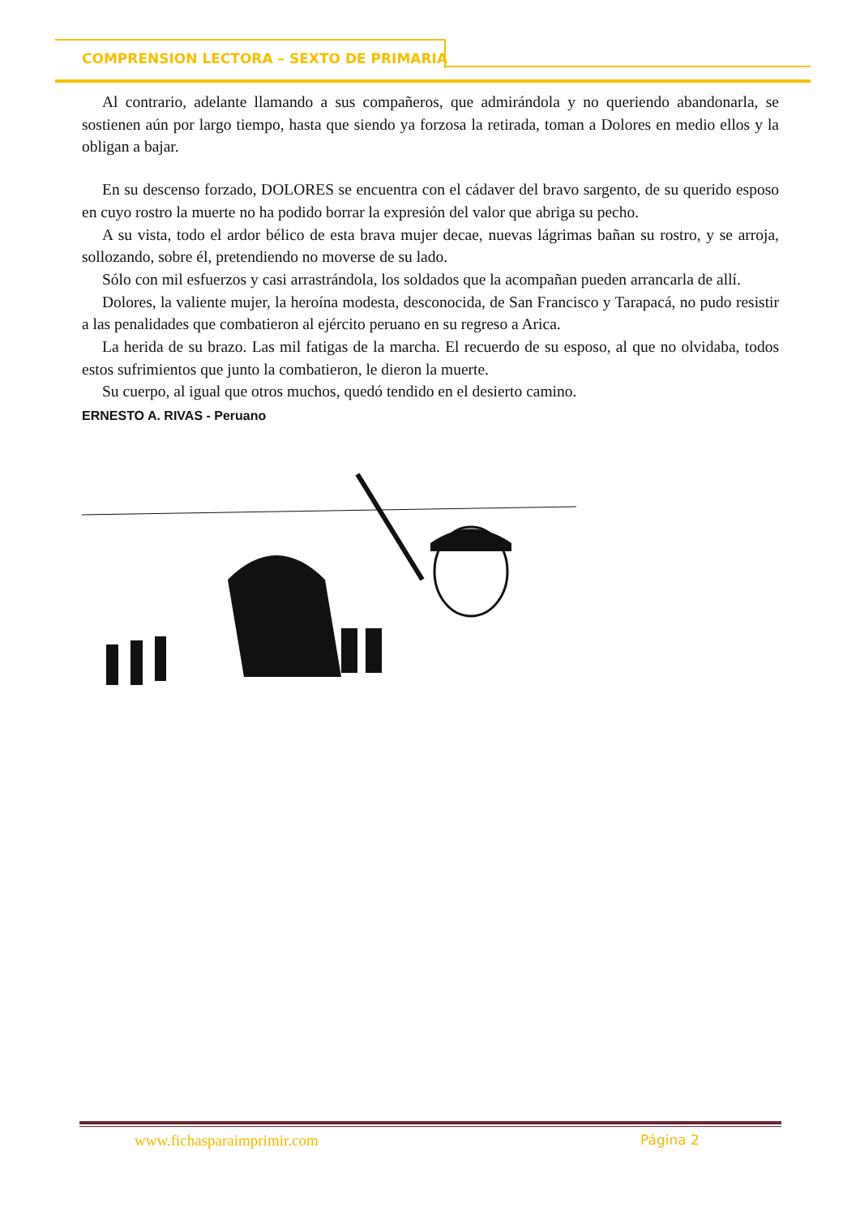COMPRENSION LECTORA – SEXTO DE PRIMARIA
Al contrario, adelante llamando a sus compañeros, que admirándola y no queriendo abandonarla, se sostienen aún por largo tiempo, hasta que siendo ya forzosa la retirada, toman a Dolores en medio ellos y la obligan a bajar.
En su descenso forzado, DOLORES se encuentra con el cádaver del bravo sargento, de su querido esposo en cuyo rostro la muerte no ha podido borrar la expresión del valor que abriga su pecho.
A su vista, todo el ardor bélico de esta brava mujer decae, nuevas lágrimas bañan su rostro, y se arroja, sollozando, sobre él, pretendiendo no moverse de su lado.
Sólo con mil esfuerzos y casi arrastrándola, los soldados que la acompañan pueden arrancarla de allí.
Dolores, la valiente mujer, la heroína modesta, desconocida, de San Francisco y Tarapacá, no pudo resistir a las penalidades que combatieron al ejército peruano en su regreso a Arica.
La herida de su brazo. Las mil fatigas de la marcha. El recuerdo de su esposo, al que no olvidaba, todos estos sufrimientos que junto la combatieron, le dieron la muerte.
Su cuerpo, al igual que otros muchos, quedó tendido en el desierto camino.
ERNESTO A. RIVAS - Peruano
www.fichasparaimprimir.com Página 2